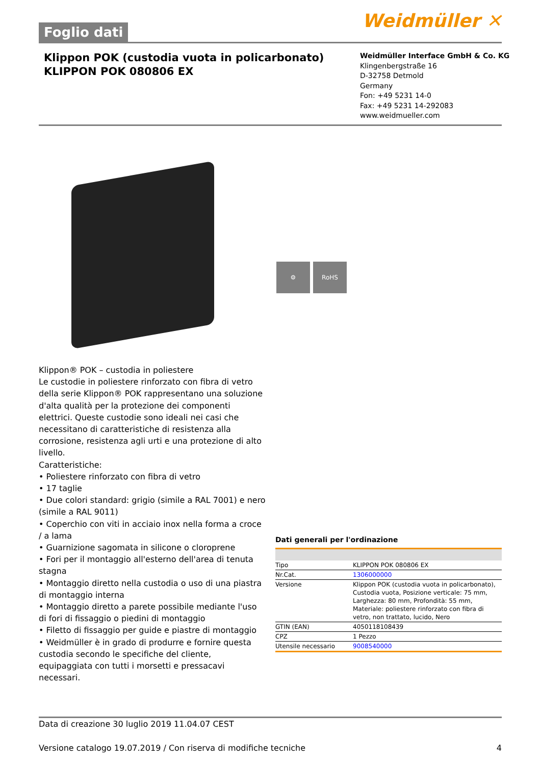Foglio dati
Weidmüller ✕
Klippon POK (custodia vuota in policarbonato)
KLIPPON POK 080806 EX
Weidmüller Interface GmbH & Co. KG
Klingenbergstraße 16
D-32758 Detmold
Germany
Fon: +49 5231 14-0
Fax: +49 5231 14-292083
www.weidmueller.com
⚙ RoHS
Klippon® POK – custodia in poliestere
Le custodie in poliestere rinforzato con fibra di vetro della serie Klippon® POK rappresentano una soluzione d'alta qualità per la protezione dei componenti elettrici. Queste custodie sono ideali nei casi che necessitano di caratteristiche di resistenza alla corrosione, resistenza agli urti e una protezione di alto livello.
Caratteristiche:
• Poliestere rinforzato con fibra di vetro
• 17 taglie
• Due colori standard: grigio (simile a RAL 7001) e nero (simile a RAL 9011)
• Coperchio con viti in acciaio inox nella forma a croce / a lama
• Guarnizione sagomata in silicone o cloroprene
• Fori per il montaggio all'esterno dell'area di tenuta stagna
• Montaggio diretto nella custodia o uso di una piastra di montaggio interna
• Montaggio diretto a parete possibile mediante l'uso di fori di fissaggio o piedini di montaggio
• Filetto di fissaggio per guide e piastre di montaggio
• Weidmüller è in grado di produrre e fornire questa custodia secondo le specifiche del cliente, equipaggiata con tutti i morsetti e pressacavi necessari.
Dati generali per l'ordinazione
| Tipo | KLIPPON POK 080806 EX |
| Nr.Cat. | 1306000000 |
| Versione | Klippon POK (custodia vuota in policarbonato), Custodia vuota, Posizione verticale: 75 mm, Larghezza: 80 mm, Profondità: 55 mm, Materiale: poliestere rinforzato con fibra di vetro, non trattato, lucido, Nero |
| GTIN (EAN) | 4050118108439 |
| CPZ | 1 Pezzo |
| Utensile necessario | 9008540000 |
Data di creazione 30 luglio 2019 11.04.07 CEST
Versione catalogo 19.07.2019 / Con riserva di modifiche tecniche 4